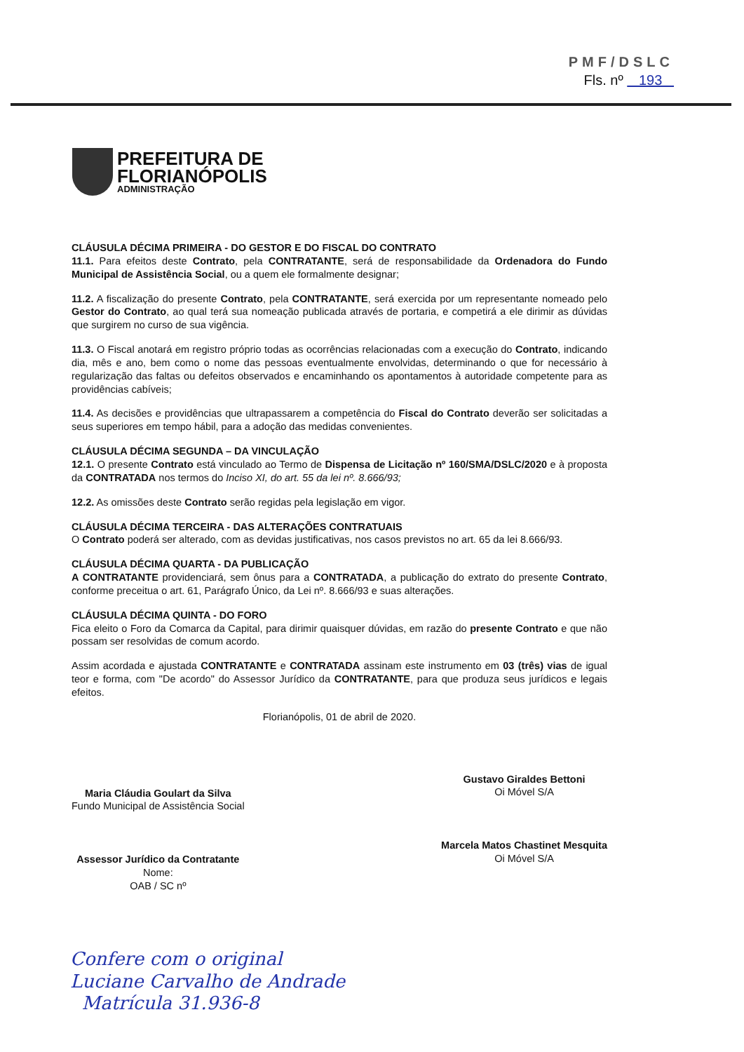PMF/DSLC
Fls. nº 193
PREFEITURA DE
FLORIANÓPOLIS
ADMINISTRAÇÃO
CLÁUSULA DÉCIMA PRIMEIRA - DO GESTOR E DO FISCAL DO CONTRATO
11.1. Para efeitos deste Contrato, pela CONTRATANTE, será de responsabilidade da Ordenadora do Fundo Municipal de Assistência Social, ou a quem ele formalmente designar;
11.2. A fiscalização do presente Contrato, pela CONTRATANTE, será exercida por um representante nomeado pelo Gestor do Contrato, ao qual terá sua nomeação publicada através de portaria, e competirá a ele dirimir as dúvidas que surgirem no curso de sua vigência.
11.3. O Fiscal anotará em registro próprio todas as ocorrências relacionadas com a execução do Contrato, indicando dia, mês e ano, bem como o nome das pessoas eventualmente envolvidas, determinando o que for necessário à regularização das faltas ou defeitos observados e encaminhando os apontamentos à autoridade competente para as providências cabíveis;
11.4. As decisões e providências que ultrapassarem a competência do Fiscal do Contrato deverão ser solicitadas a seus superiores em tempo hábil, para a adoção das medidas convenientes.
CLÁUSULA DÉCIMA SEGUNDA – DA VINCULAÇÃO
12.1. O presente Contrato está vinculado ao Termo de Dispensa de Licitação nº 160/SMA/DSLC/2020 e à proposta da CONTRATADA nos termos do Inciso XI, do art. 55 da lei nº. 8.666/93;
12.2. As omissões deste Contrato serão regidas pela legislação em vigor.
CLÁUSULA DÉCIMA TERCEIRA - DAS ALTERAÇÕES CONTRATUAIS
O Contrato poderá ser alterado, com as devidas justificativas, nos casos previstos no art. 65 da lei 8.666/93.
CLÁUSULA DÉCIMA QUARTA - DA PUBLICAÇÃO
A CONTRATANTE providenciará, sem ônus para a CONTRATADA, a publicação do extrato do presente Contrato, conforme preceitua o art. 61, Parágrafo Único, da Lei nº. 8.666/93 e suas alterações.
CLÁUSULA DÉCIMA QUINTA - DO FORO
Fica eleito o Foro da Comarca da Capital, para dirimir quaisquer dúvidas, em razão do presente Contrato e que não possam ser resolvidas de comum acordo.
Assim acordada e ajustada CONTRATANTE e CONTRATADA assinam este instrumento em 03 (três) vias de igual teor e forma, com "De acordo" do Assessor Jurídico da CONTRATANTE, para que produza seus jurídicos e legais efeitos.
Florianópolis, 01 de abril de 2020.
Maria Cláudia Goulart da Silva
Fundo Municipal de Assistência Social
Assessor Jurídico da Contratante
Nome:
OAB / SC nº
Gustavo Giraldes Bettoni
Oi Móvel S/A
Marcela Matos Chastinet Mesquita
Oi Móvel S/A
Confere com o original
Luciane Carvalho de Andrade
Matrícula 31.936-8